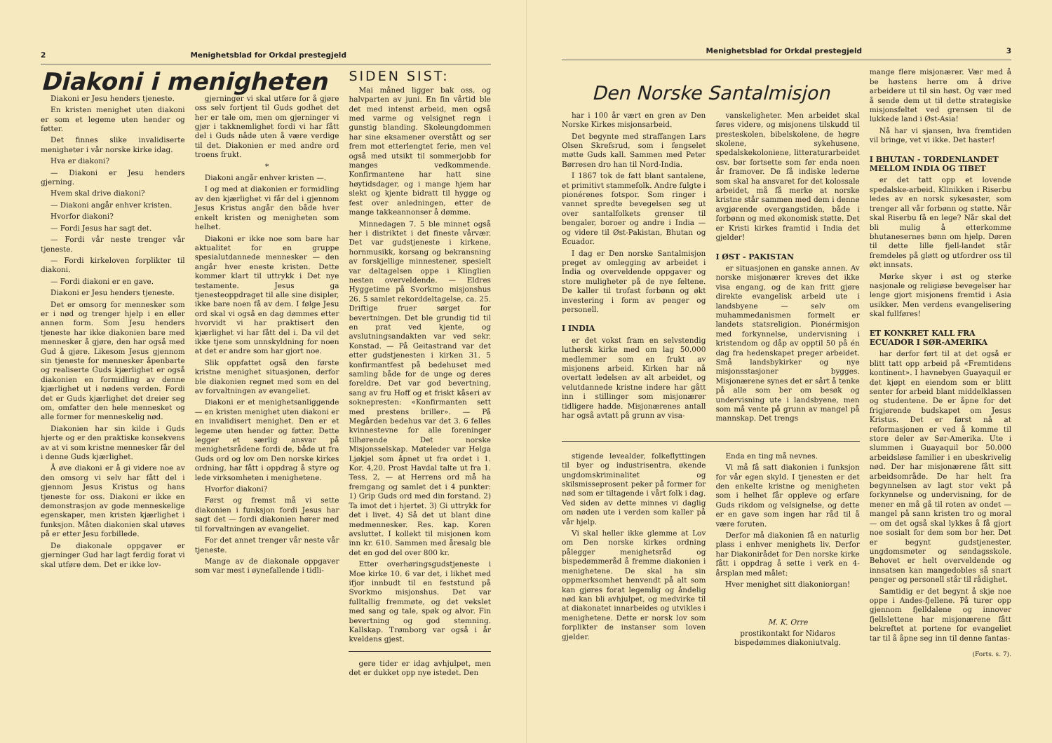2 Menighetsblad for Orkdal prestegjeld
Diakoni i menigheten
Diakoni er Jesu henders tjeneste.
En kristen menighet uten diakoni er som et legeme uten hender og føtter.
Det finnes slike invalidiserte menigheter i vår norske kirke idag.
Hva er diakoni?
— Diakoni er Jesu henders gjerning.
Hvem skal drive diakoni?
— Diakoni angår enhver kristen.
Hvorfor diakoni?
— Fordi Jesus har sagt det.
— Fordi vår neste trenger vår tjeneste.
— Fordi kirkeloven forplikter til diakoni.
— Fordi diakoni er en gave.
Diakoni er Jesu henders tjeneste.
Det er omsorg for mennesker som er i nød og trenger hjelp i en eller annen form. Som Jesu henders tjeneste har ikke diakonien bare med mennesker å gjøre, den har også med Gud å gjøre. Likesom Jesus gjennom sin tjeneste for mennesker åpenbarte og realiserte Guds kjærlighet er også diakonien en formidling av denne kjærlighet ut i nødens verden. Fordi det er Guds kjærlighet det dreier seg om, omfatter den hele mennesket og alle former for menneskelig nød.
Diakonien har sin kilde i Guds hjerte og er den praktiske konsekvens av at vi som kristne mennesker får del i denne Guds kjærlighet.
Å øve diakoni er å gi videre noe av den omsorg vi selv har fått del i gjennom Jesus Kristus og hans tjeneste for oss. Diakoni er ikke en demonstrasjon av gode menneskelige egenskaper, men kristen kjærlighet i funksjon. Måten diakonien skal utøves på er etter Jesu forbillede.
De diakonale oppgaver er gjerninger Gud har lagt ferdig forat vi skal utføre dem. Det er ikke lov-
gjerninger vi skal utføre for å gjøre oss selv fortjent til Guds godhet det her er tale om, men om gjerninger vi gjør i takknemlighet fordi vi har fått del i Guds nåde uten å være verdige til det. Diakonien er med andre ord troens frukt.
*
Diakoni angår enhver kristen —.
I og med at diakonien er formidling av den kjærlighet vi får del i gjennom Jesus Kristus angår den både hver enkelt kristen og menigheten som helhet.
Diakoni er ikke noe som bare har aktualitet for en gruppe spesialutdannede mennesker — den angår hver eneste kristen. Dette kommer klart til uttrykk i Det nye testamente. Jesus ga tjenesteoppdraget til alle sine disipler, ikke bare noen få av dem. I følge Jesu ord skal vi også en dag dømmes etter hvorvidt vi har praktisert den kjærlighet vi har fått del i. Da vil det ikke tjene som unnskyldning for noen at det er andre som har gjort noe.
Slik oppfattet også den første kristne menighet situasjonen, derfor ble diakonien regnet med som en del av forvaltningen av evangeliet.
Diakoni er et menighetsanliggende — en kristen menighet uten diakoni er en invalidisert menighet. Den er et legeme uten hender og føtter. Dette legger et særlig ansvar på menighetsrådene fordi de, både ut fra Guds ord og lov om Den norske kirkes ordning, har fått i oppdrag å styre og lede virksomheten i menighetene.
Hvorfor diakoni?
Først og fremst må vi sette diakonien i funksjon fordi Jesus har sagt det — fordi diakonien hører med til forvaltningen av evangeliet.
For det annet trenger vår neste vår tjeneste.
Mange av de diakonale oppgaver som var mest i øynefallende i tidli-
SIDEN SIST:
Mai måned ligger bak oss, og halvparten av juni. En fin vårtid ble det med intenst arbeid, men også med varme og velsignet regn i gunstig blanding. Skoleungdommen har sine eksamener overstått og ser frem mot etterlengtet ferie, men vel også med utsikt til sommerjobb for manges vedkommende. Konfirmantene har hatt sine høytidsdager, og i mange hjem har slekt og kjente bidratt til hygge og fest over anledningen, etter de mange takkeannonser å dømme.
Minnedagen 7. 5 ble minnet også her i distriktet i det fineste vårvær. Det var gudstjeneste i kirkene, hornmusikk, korsang og bekransning av forskjellige minnestener, spesielt var deltagelsen oppe i Klinglien nesten overveldende. — Eldres Hyggetime på Svorkmo misjonshus 26. 5 samlet rekorddeltagelse, ca. 25. Driftige fruer sørget for bevertningen. Det ble grundig tid til en prat ved kjente, og avslutningsandakten var ved sekr. Konstad. — På Geitastrand var det etter gudstjenesten i kirken 31. 5 konfirmantfest på bedehuset med samling både for de unge og deres foreldre. Det var god bevertning, sang av fru Hoff og et friskt kåseri av soknepresten: «Konfirmanten sett med prestens briller». — På Megården bedehus var det 3. 6 felles kvinnestevne for alle foreninger tilhørende Det norske Misjonsselskap. Møteleder var Helga Ljøkjel som åpnet ut fra ordet i 1. Kor. 4,20. Prost Havdal talte ut fra 1. Tess. 2, — at Herrens ord må ha fremgang og samlet det i 4 punkter: 1) Grip Guds ord med din forstand. 2) Ta imot det i hjertet. 3) Gi uttrykk for det i livet. 4) Så det ut blant dine medmennesker. Res. kap. Koren avsluttet. I kollekt til misjonen kom inn kr. 610. Sammen med åresalg ble det en god del over 800 kr.
Etter overhøringsgudstjeneste i Moe kirke 10. 6 var det, i likhet med ifjor innbudt til en feststund på Svorkmo misjonshus. Det var fulltallig fremmøte, og det vekslet med sang og tale, spøk og alvor. Fin bevertning og god stemning. Kallskap. Trømborg var også i år kveldens gjest.
gere tider er idag avhjulpet, men det er dukket opp nye istedet. Den
Menighetsblad for Orkdal prestegjeld 3
Den Norske Santalmisjon
har i 100 år vært en gren av Den Norske Kirkes misjonsarbeid.
Det begynte med straffangen Lars Olsen Skrefsrud, som i fengselet møtte Guds kall. Sammen med Peter Børresen dro han til Nord-India.
I 1867 tok de fatt blant santalene, et primitivt stammefolk. Andre fulgte i pionérenes fotspor. Som ringer i vannet spredte bevegelsen seg ut over santalfolkets grenser til bengaler, boroer og andre i India — og videre til Øst-Pakistan, Bhutan og Ecuador.
I dag er Den norske Santalmisjon preget av omlegging av arbeidet i India og overveldende oppgaver og store muligheter på de nye feltene. De kaller til trofast forbønn og økt investering i form av penger og personell.
I INDIA
er det vokst fram en selvstendig luthersk kirke med om lag 50.000 medlemmer som en frukt av misjonens arbeid. Kirken har nå overtatt ledelsen av alt arbeidet, og velutdannede kristne indere har gått inn i stillinger som misjonærer tidligere hadde. Misjonærenes antall har også avtatt på grunn av visa-
vanskeligheter. Men arbeidet skal føres videre, og misjonens tilskudd til presteskolen, bibelskolene, de høgre skolene, sykehusene, spedalskekoloniene, litteraturarbeidet osv. bør fortsette som før enda noen år framover. De få indiske lederne som skal ha ansvaret for det kolossale arbeidet, må få merke at norske kristne står sammen med dem i denne avgjørende overgangstiden, både i forbønn og med økonomisk støtte. Det er Kristi kirkes framtid i India det gjelder!
I ØST - PAKISTAN
er situasjonen en ganske annen. Av norske misjonærer kreves det ikke visa engang, og de kan fritt gjøre direkte evangelisk arbeid ute i landsbyene — selv om muhammedanismen formelt er landets statsreligion. Pionérmisjon med forkynnelse, undervisning i kristendom og dåp av opptil 50 på én dag fra hedenskapet preger arbeidet. Små landsbykirker og nye misjonsstasjoner bygges. Misjonærene synes det er sårt å tenke på alle som ber om besøk og undervisning ute i landsbyene, men som må vente på grunn av mangel på mannskap. Det trengs
stigende levealder, folkeflyttingen til byer og industrisentra, økende ungdomskriminalitet og skilsmisseprosent peker på former for nød som er tiltagende i vårt folk i dag. Ved siden av dette minnes vi daglig om nøden ute i verden som kaller på vår hjelp.
Vi skal heller ikke glemme at Lov om Den norske kirkes ordning pålegger menighetsråd og bispedømmeråd å fremme diakonien i menighetene. De skal ha sin oppmerksomhet henvendt på alt som kan gjøres forat legemlig og åndelig nød kan bli avhjulpet, og medvirke til at diakonatet innarbeides og utvikles i menighetene. Dette er norsk lov som forplikter de instanser som loven gjelder.
Enda en ting må nevnes.
Vi må få satt diakonien i funksjon for vår egen skyld. I tjenesten er det den enkelte kristne og menigheten som i helhet får oppleve og erfare Guds rikdom og velsignelse, og dette er en gave som ingen har råd til å være foruten.
Derfor må diakonien få en naturlig plass i enhver menighets liv. Derfor har Diakonirådet for Den norske kirke fått i oppdrag å sette i verk en 4-årsplan med målet:
Hver menighet sitt diakoniorgan!
M. K. Orre
prostikontakt for Nidaros bispedømmes diakoniutvalg.
mange flere misjonærer. Vær med å be høstens herre om å drive arbeidere ut til sin høst. Og vær med å sende dem ut til dette strategiske misjonsfeltet ved grensen til de lukkede land i Øst-Asia!
Nå har vi sjansen, hva fremtiden vil bringe, vet vi ikke. Det haster!
I BHUTAN - TORDENLANDET MELLOM INDIA OG TIBET
er det tatt opp et lovende spedalske-arbeid. Klinikken i Riserbu ledes av en norsk sykesøster, som trenger all vår forbønn og støtte. Når skal Riserbu få en lege? Når skal det bli mulig å etterkomme bhutanesernes bønn om hjelp. Døren til dette lille fjell-landet står fremdeles på gløtt og utfordrer oss til økt innsats.
Mørke skyer i øst og sterke nasjonale og religiøse bevegelser har lenge gjort misjonens fremtid i Asia usikker. Men verdens evangelisering skal fullføres!
ET KONKRET KALL FRA ECUADOR I SØR-AMERIKA
har derfor ført til at det også er blitt tatt opp arbeid på «Fremtidens kontinent». I havnebyen Guayaquil er det kjøpt en eiendom som er blitt senter for arbeid blant middelklassen og studentene. De er åpne for det frigjørende budskapet om Jesus Kristus. Det er først nå at reformasjonen er ved å komme til store deler av Sør-Amerika. Ute i slummen i Guayaquil bor 50.000 arbeidsløse familier i en ubeskrivelig nød. Der har misjonærene fått sitt arbeidsområde. De har helt fra begynnelsen av lagt stor vekt på forkynnelse og undervisning, for de mener en må gå til roten av ondet — mangel på sann kristen tro og moral — om det også skal lykkes å få gjort noe sosialt for dem som bor her. Det er begynt gudstjenester, ungdomsmøter og søndagsskole. Behovet er helt overveldende og innsatsen kan mangedobles så snart penger og personell står til rådighet.
Samtidig er det begynt å skje noe oppe i Andes-fjellene. På turer opp gjennom fjelldalene og innover fjellslettene har misjonærene fått bekreftet at portene for evangeliet tar til å åpne seg inn til denne fantas-
(Forts. s. 7).